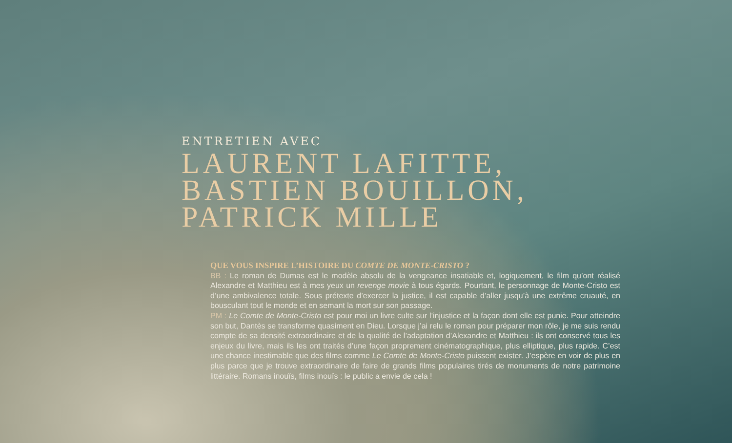ENTRETIEN AVEC
LAURENT LAFITTE,
BASTIEN BOUILLON,
PATRICK MILLE
QUE VOUS INSPIRE L’HISTOIRE DU COMTE DE MONTE-CRISTO ?
BB : Le roman de Dumas est le modèle absolu de la vengeance insatiable et, logiquement, le film qu’ont réalisé Alexandre et Matthieu est à mes yeux un revenge movie à tous égards. Pourtant, le personnage de Monte-Cristo est d’une ambivalence totale. Sous prétexte d’exercer la justice, il est capable d’aller jusqu’à une extrême cruauté, en bousculant tout le monde et en semant la mort sur son passage.
PM : Le Comte de Monte-Cristo est pour moi un livre culte sur l’injustice et la façon dont elle est punie. Pour atteindre son but, Dantès se transforme quasiment en Dieu. Lorsque j’ai relu le roman pour préparer mon rôle, je me suis rendu compte de sa densité extraordinaire et de la qualité de l’adaptation d’Alexandre et Matthieu : ils ont conservé tous les enjeux du livre, mais ils les ont traités d’une façon proprement cinématographique, plus elliptique, plus rapide. C’est une chance inestimable que des films comme Le Comte de Monte-Cristo puissent exister. J’espère en voir de plus en plus parce que je trouve extraordinaire de faire de grands films populaires tirés de monuments de notre patrimoine littéraire. Romans inouïs, films inouïs : le public a envie de cela !